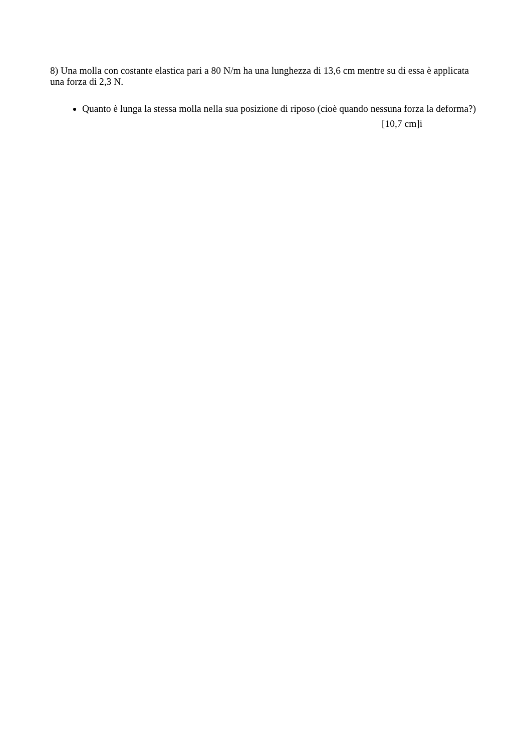8) Una molla con costante elastica pari a 80 N/m ha una lunghezza di 13,6 cm mentre su di essa è applicata una forza di 2,3 N.
Quanto è lunga la stessa molla nella sua posizione di riposo (cioè quando nessuna forza la deforma?)
[10,7 cm]i